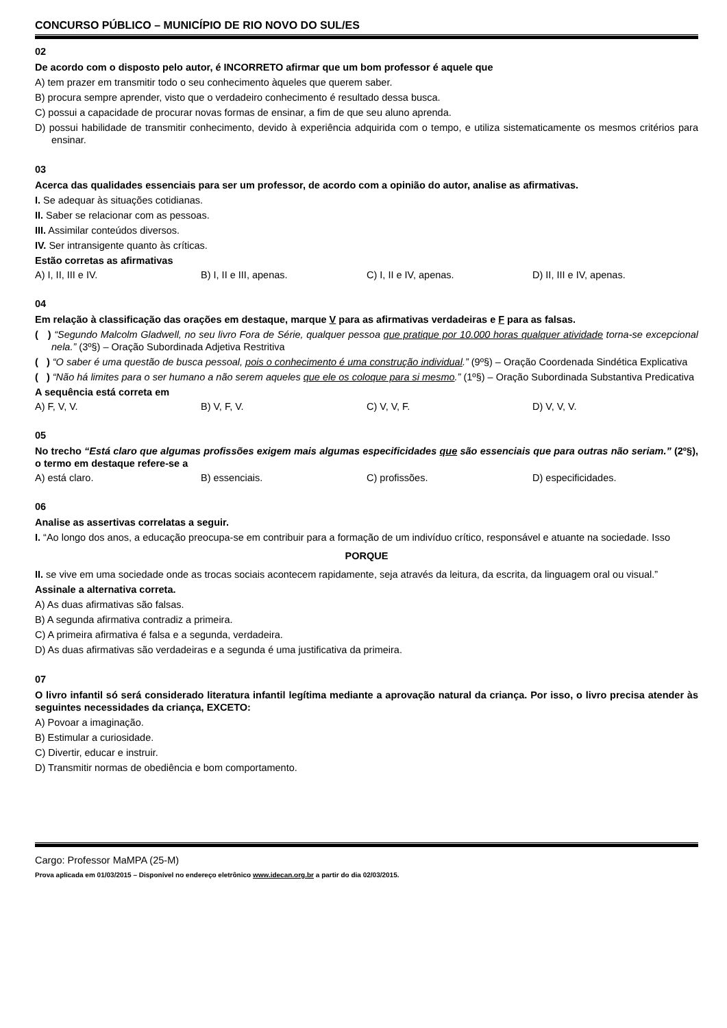CONCURSO PÚBLICO – MUNICÍPIO DE RIO NOVO DO SUL/ES
02
De acordo com o disposto pelo autor, é INCORRETO afirmar que um bom professor é aquele que
A) tem prazer em transmitir todo o seu conhecimento àqueles que querem saber.
B) procura sempre aprender, visto que o verdadeiro conhecimento é resultado dessa busca.
C) possui a capacidade de procurar novas formas de ensinar, a fim de que seu aluno aprenda.
D) possui habilidade de transmitir conhecimento, devido à experiência adquirida com o tempo, e utiliza sistematicamente os mesmos critérios para ensinar.
03
Acerca das qualidades essenciais para ser um professor, de acordo com a opinião do autor, analise as afirmativas.
I. Se adequar às situações cotidianas.
II. Saber se relacionar com as pessoas.
III. Assimilar conteúdos diversos.
IV. Ser intransigente quanto às críticas.
Estão corretas as afirmativas
A) I, II, III e IV. B) I, II e III, apenas. C) I, II e IV, apenas. D) II, III e IV, apenas.
04
Em relação à classificação das orações em destaque, marque V para as afirmativas verdadeiras e F para as falsas.
( ) “Segundo Malcolm Gladwell, no seu livro Fora de Série, qualquer pessoa que pratique por 10.000 horas qualquer atividade torna-se excepcional nela.” (3º§) – Oração Subordinada Adjetiva Restritiva
( ) “O saber é uma questão de busca pessoal, pois o conhecimento é uma construção individual.” (9º§) – Oração Coordenada Sindética Explicativa
( ) “Não há limites para o ser humano a não serem aqueles que ele os coloque para si mesmo.” (1º§) – Oração Subordinada Substantiva Predicativa
A sequência está correta em
A) F, V, V. B) V, F, V. C) V, V, F. D) V, V, V.
05
No trecho “Está claro que algumas profissões exigem mais algumas especificidades que são essenciais que para outras não seriam.” (2º§), o termo em destaque refere-se a
A) está claro. B) essenciais. C) profissões. D) especificidades.
06
Analise as assertivas correlatas a seguir.
I. “Ao longo dos anos, a educação preocupa-se em contribuir para a formação de um indivíduo crítico, responsável e atuante na sociedade. Isso
PORQUE
II. se vive em uma sociedade onde as trocas sociais acontecem rapidamente, seja através da leitura, da escrita, da linguagem oral ou visual.”
Assinale a alternativa correta.
A) As duas afirmativas são falsas.
B) A segunda afirmativa contradiz a primeira.
C) A primeira afirmativa é falsa e a segunda, verdadeira.
D) As duas afirmativas são verdadeiras e a segunda é uma justificativa da primeira.
07
O livro infantil só será considerado literatura infantil legítima mediante a aprovação natural da criança. Por isso, o livro precisa atender às seguintes necessidades da criança, EXCETO:
A) Povoar a imaginação.
B) Estimular a curiosidade.
C) Divertir, educar e instruir.
D) Transmitir normas de obediência e bom comportamento.
Cargo: Professor MaMPA (25-M)
Prova aplicada em 01/03/2015 – Disponível no endereço eletrônico www.idecan.org.br a partir do dia 02/03/2015.